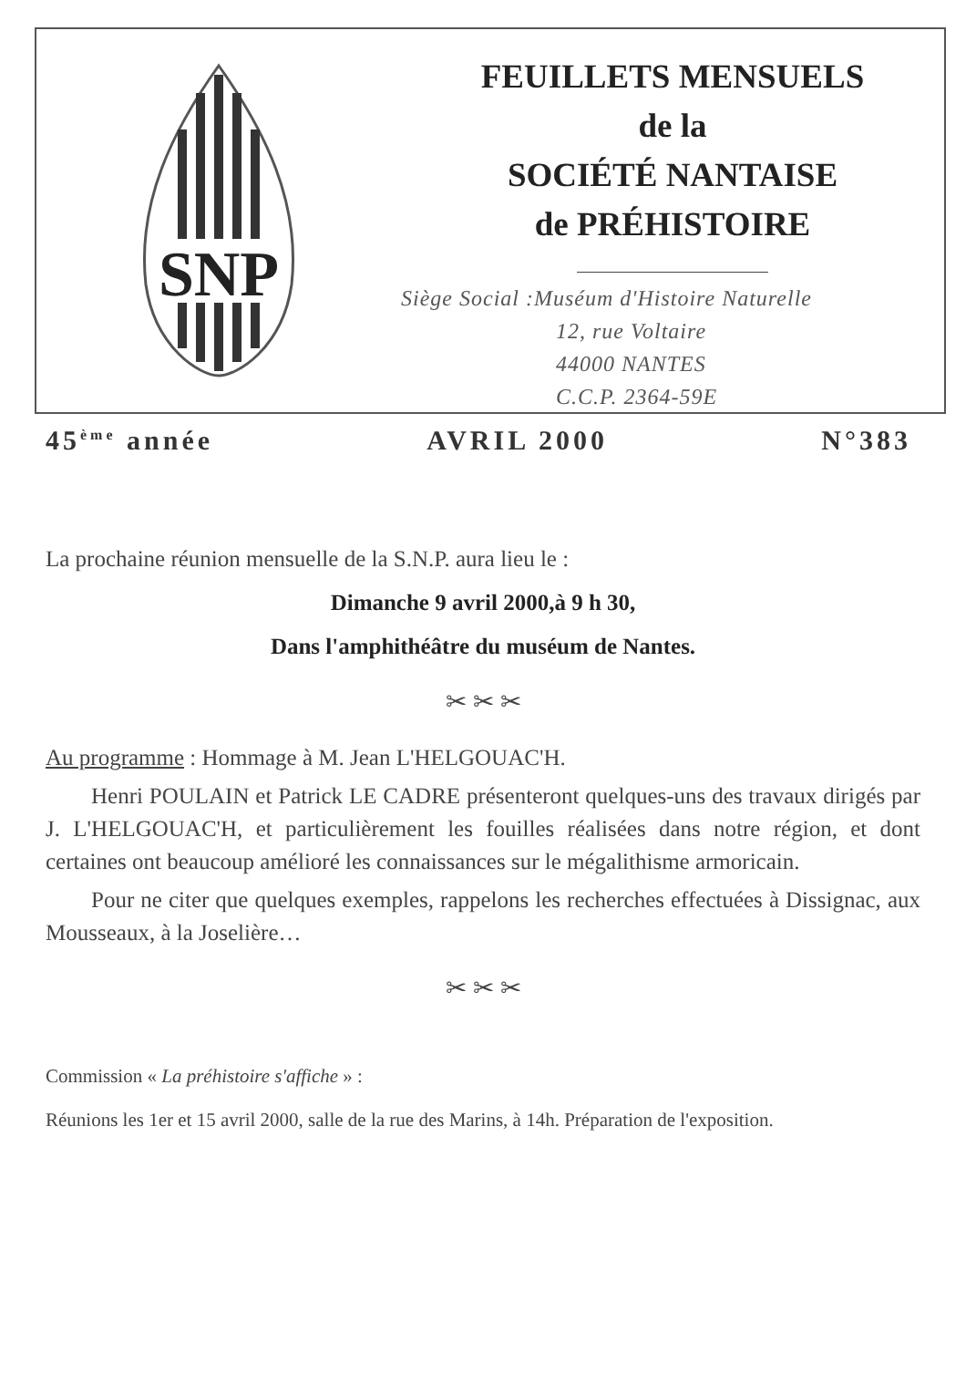SNP
FEUILLETS MENSUELS
de la
SOCIÉTÉ NANTAISE
de PRÉHISTOIRE
Siège Social :Muséum d'Histoire Naturelle
12, rue Voltaire
44000 NANTES
C.C.P. 2364-59E
45<sup>ème</sup> année AVRIL 2000 N°383
La prochaine réunion mensuelle de la S.N.P. aura lieu le :
Dimanche 9 avril 2000,à 9 h 30,
Dans l'amphithéâtre du muséum de Nantes.
✂ ✂ ✂
Au programme : Hommage à M. Jean L'HELGOUAC'H.
Henri POULAIN et Patrick LE CADRE présenteront quelques-uns des travaux dirigés par J. L'HELGOUAC'H, et particulièrement les fouilles réalisées dans notre région, et dont certaines ont beaucoup amélioré les connaissances sur le mégalithisme armoricain.
Pour ne citer que quelques exemples, rappelons les recherches effectuées à Dissignac, aux Mousseaux, à la Joselière…
✂ ✂ ✂
Commission « La préhistoire s'affiche » :
Réunions les 1er et 15 avril 2000, salle de la rue des Marins, à 14h. Préparation de l'exposition.